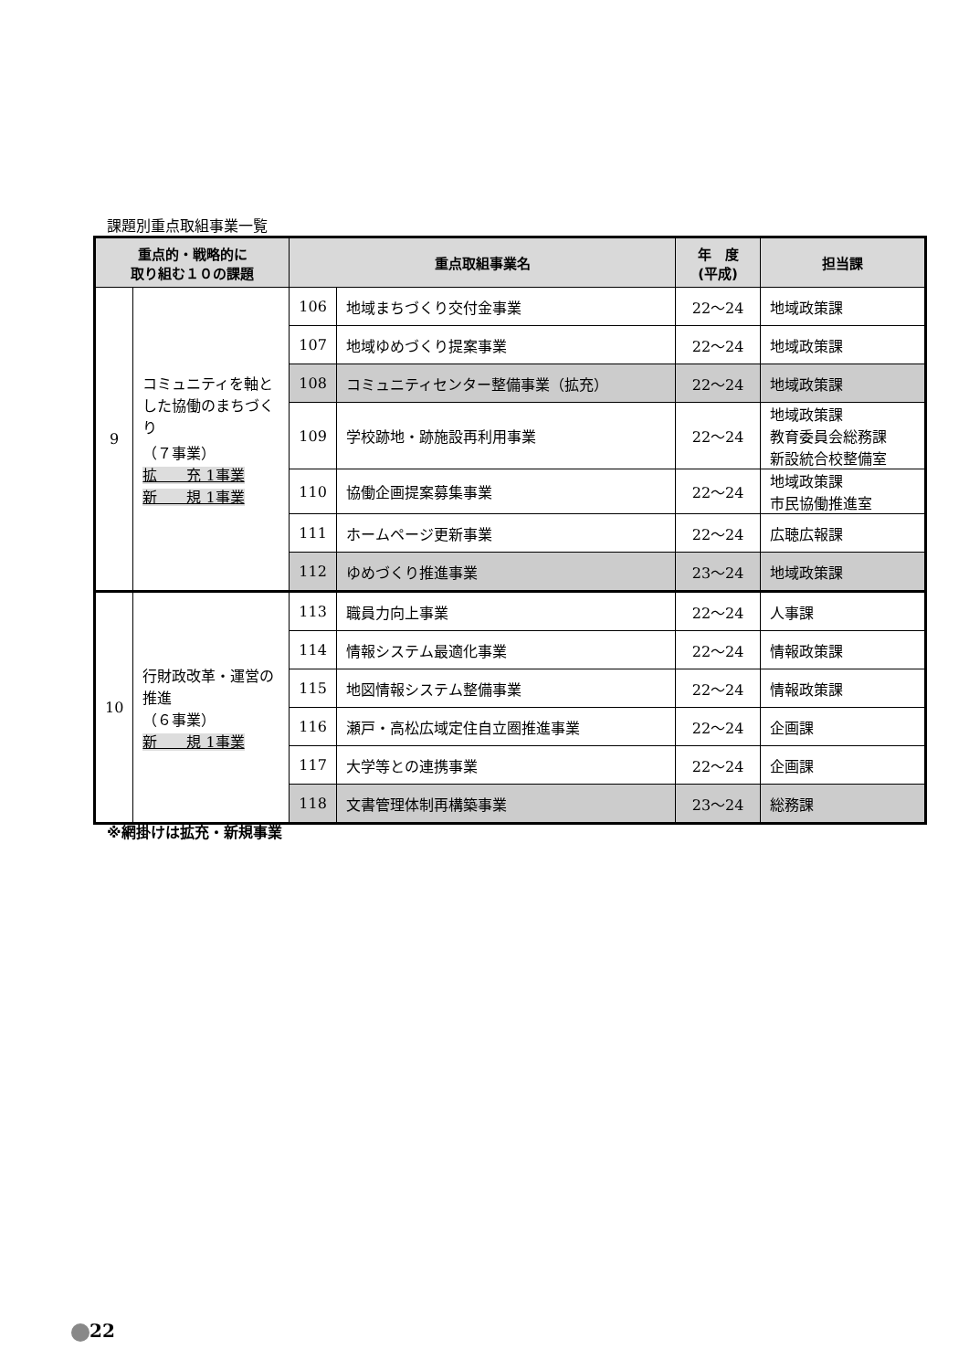課題別重点取組事業一覧
| 重点的・戦略的に 取り組む１０の課題 | | 重点取組事業名 | | 年 度 (平成) | 担当課 |
| --- | --- | --- | --- | --- | --- |
| 9 | コミュニティを軸とした協働のまちづくり （７事業） 拡 充 1事業 新 規 1事業 | 106 | 地域まちづくり交付金事業 | 22〜24 | 地域政策課 |
| | | 107 | 地域ゆめづくり提案事業 | 22〜24 | 地域政策課 |
| | | 108 | コミュニティセンター整備事業（拡充） | 22〜24 | 地域政策課 |
| | | 109 | 学校跡地・跡施設再利用事業 | 22〜24 | 地域政策課 教育委員会総務課 新設統合校整備室 |
| | | 110 | 協働企画提案募集事業 | 22〜24 | 地域政策課 市民協働推進室 |
| | | 111 | ホームページ更新事業 | 22〜24 | 広聴広報課 |
| | | 112 | ゆめづくり推進事業 | 23〜24 | 地域政策課 |
| 10 | 行財政改革・運営の推進 （６事業） 新 規 1事業 | 113 | 職員力向上事業 | 22〜24 | 人事課 |
| | | 114 | 情報システム最適化事業 | 22〜24 | 情報政策課 |
| | | 115 | 地図情報システム整備事業 | 22〜24 | 情報政策課 |
| | | 116 | 瀬戸・高松広域定住自立圏推進事業 | 22〜24 | 企画課 |
| | | 117 | 大学等との連携事業 | 22〜24 | 企画課 |
| | | 118 | 文書管理体制再構築事業 | 23〜24 | 総務課 |
※網掛けは拡充・新規事業
22